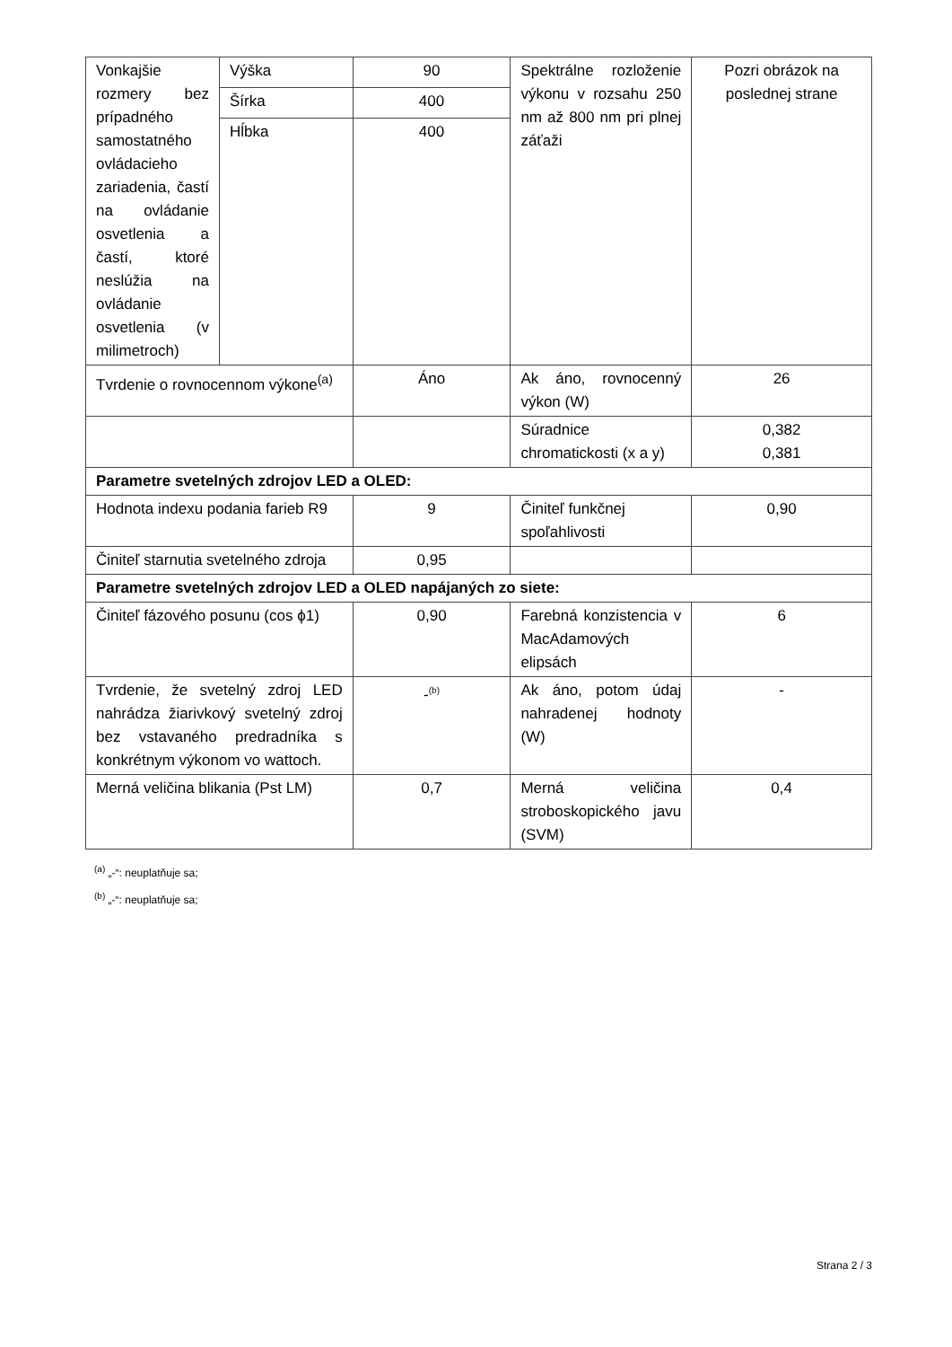| Vonkajšie rozmery bez prípadného samostatného ovládacieho zariadenia, častí na ovládanie osvetlenia a častí, ktoré neslúžia na ovládanie osvetlenia (v milimetroch) | Výška | 90 | Spektrálne rozloženie výkonu v rozsahu 250 nm až 800 nm pri plnej záťaži | Pozri obrázok na poslednej strane |
| | Šírka | 400 | | |
| | Hĺbka | 400 | | |
| Tvrdenie o rovnocennom výkone<sup>(a)</sup> | | Áno | Ak áno, rovnocenný výkon (W) | 26 |
| | | | Súradnice chromatickosti (x a y) | 0,382 0,381 |
| Parametre svetelných zdrojov LED a OLED: | | | | |
| Hodnota indexu podania farieb R9 | | 9 | Činiteľ funkčnej spoľahlivosti | 0,90 |
| Činiteľ starnutia svetelného zdroja | | 0,95 | | |
| Parametre svetelných zdrojov LED a OLED napájaných zo siete: | | | | |
| Činiteľ fázového posunu (cos ϕ1) | | 0,90 | Farebná konzistencia v MacAdamových elipsách | 6 |
| Tvrdenie, že svetelný zdroj LED nahrádza žiarivkový svetelný zdroj bez vstavaného predradníka s konkrétnym výkonom vo wattoch. | | -<sup>(b)</sup> | Ak áno, potom údaj nahradenej hodnoty (W) | - |
| Merná veličina blikania (Pst LM) | | 0,7 | Merná veličina stroboskopického javu (SVM) | 0,4 |
<sup>(a)</sup> „-“: neuplatňuje sa;
<sup>(b)</sup> „-“: neuplatňuje sa;
Strana 2 / 3